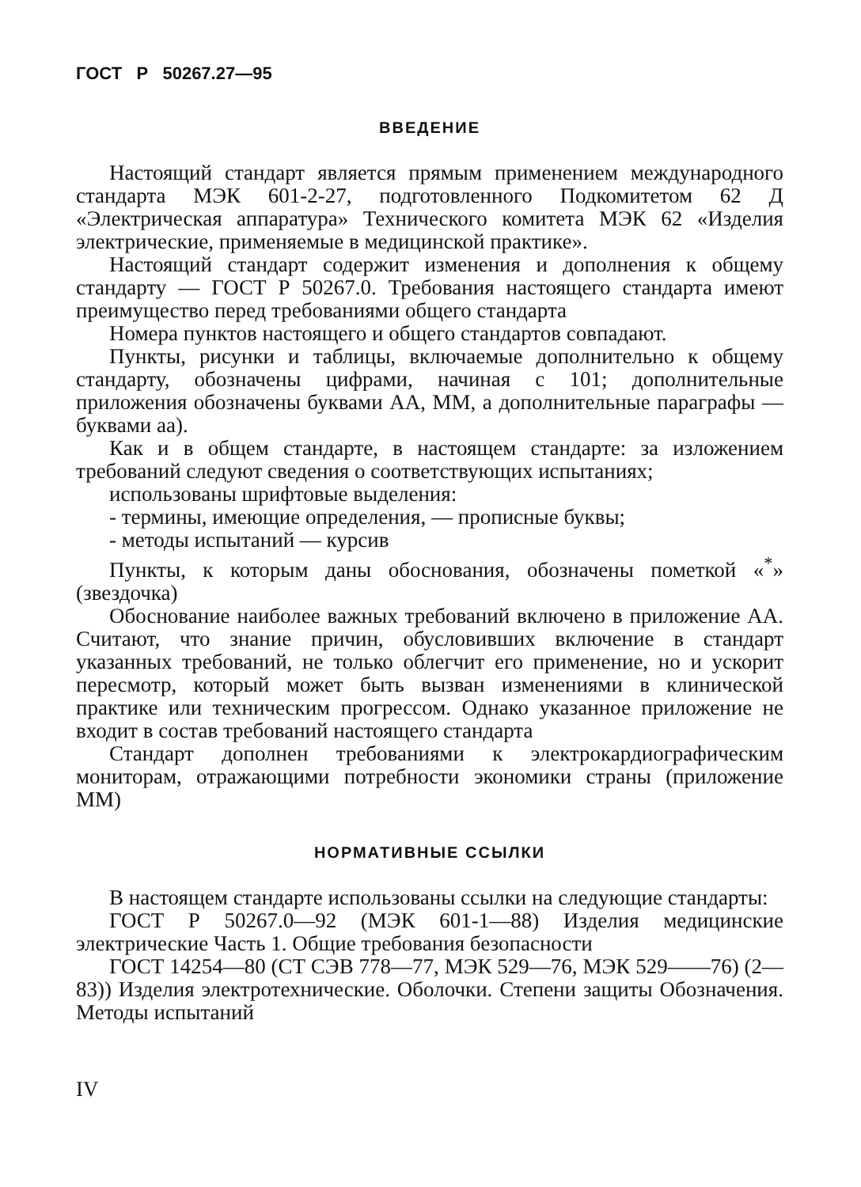ГОСТ Р 50267.27—95
ВВЕДЕНИЕ
Настоящий стандарт является прямым применением международного стандарта МЭК 601-2-27, подготовленного Подкомитетом 62 Д «Электрическая аппаратура» Технического комитета МЭК 62 «Изделия электрические, применяемые в медицинской практике».
Настоящий стандарт содержит изменения и дополнения к общему стандарту — ГОСТ Р 50267.0. Требования настоящего стандарта имеют преимущество перед требованиями общего стандарта
Номера пунктов настоящего и общего стандартов совпадают.
Пункты, рисунки и таблицы, включаемые дополнительно к общему стандарту, обозначены цифрами, начиная с 101; дополнительные приложения обозначены буквами АА, ММ, а дополнительные параграфы — буквами аа).
Как и в общем стандарте, в настоящем стандарте: за изложением требований следуют сведения о соответствующих испытаниях;
использованы шрифтовые выделения:
- термины, имеющие определения, — прописные буквы;
- методы испытаний — курсив
Пункты, к которым даны обоснования, обозначены пометкой «<sup>*</sup>» (звездочка)
Обоснование наиболее важных требований включено в приложение АА. Считают, что знание причин, обусловивших включение в стандарт указанных требований, не только облегчит его применение, но и ускорит пересмотр, который может быть вызван изменениями в клинической практике или техническим прогрессом. Однако указанное приложение не входит в состав требований настоящего стандарта
Стандарт дополнен требованиями к электрокардиографическим мониторам, отражающими потребности экономики страны (приложение ММ)
НОРМАТИВНЫЕ ССЫЛКИ
В настоящем стандарте использованы ссылки на следующие стандарты:
ГОСТ Р 50267.0—92 (МЭК 601-1—88) Изделия медицинские электрические Часть 1. Общие требования безопасности
ГОСТ 14254—80 (СТ СЭВ 778—77, МЭК 529—76, МЭК 529——76) (2—83)) Изделия электротехнические. Оболочки. Степени защиты Обозначения. Методы испытаний
IV